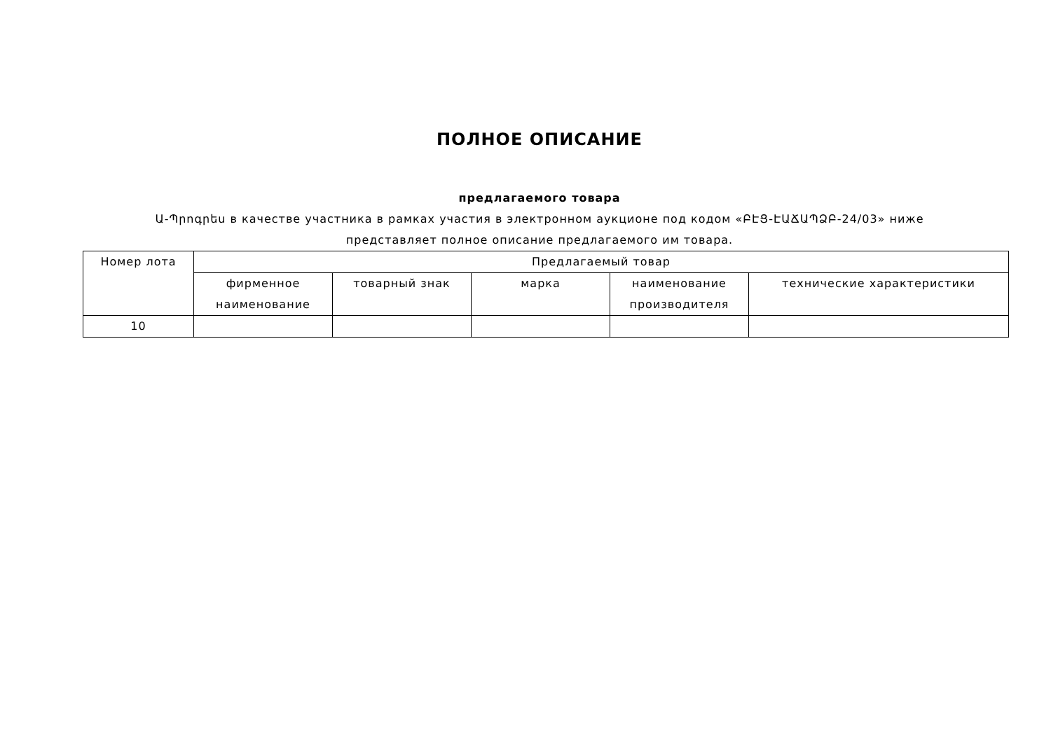ПОЛНОЕ ОПИСАНИЕ
предлагаемого товара
Ա-Պրոգրես в качестве участника в рамках участия в электронном аукционе под кодом «ԲԷՑ-ԷԱՃԱՊՁԲ-24/03» ниже
представляет полное описание предлагаемого им товара.
| Номер лота | Предлагаемый товар | | | | |
| --- | --- | --- | --- | --- | --- |
| | фирменное наименование | товарный знак | марка | наименование производителя | технические характеристики |
| 10 | | | | | |